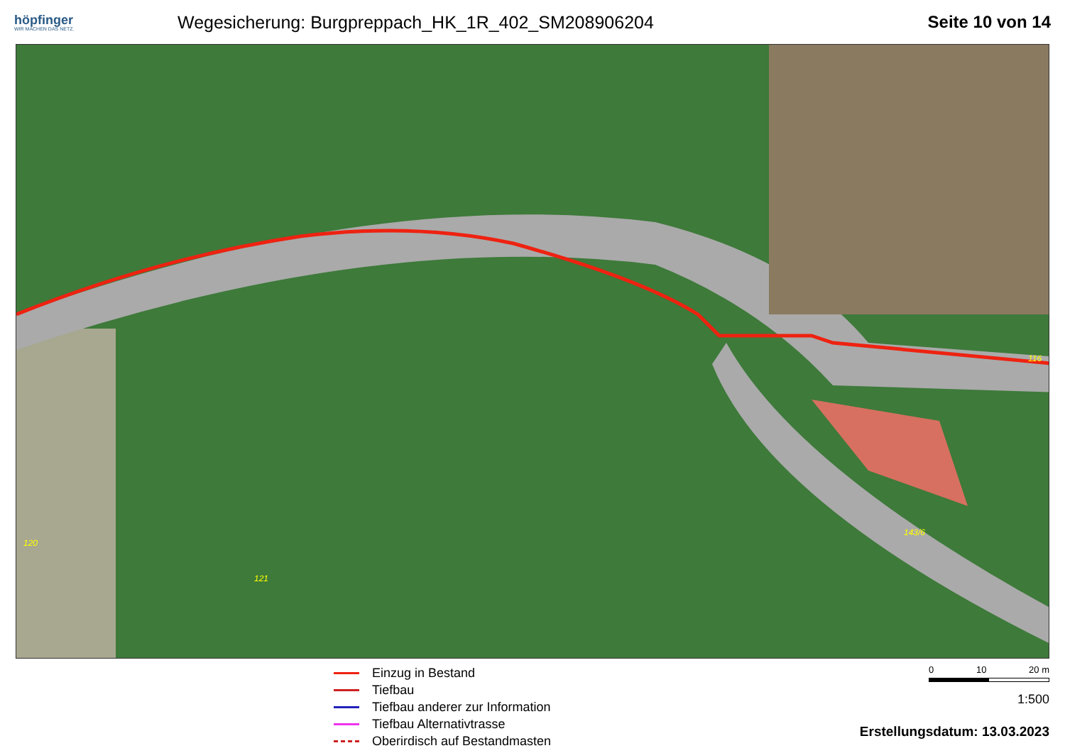höpfinger
WIR MACHEN DAS NETZ.
Wegesicherung: Burgpreppach_HK_1R_402_SM208906204
Seite 10 von 14
121
120
116
143/6
Einzug in Bestand
Tiefbau
Tiefbau anderer zur Information
Tiefbau Alternativtrasse
Oberirdisch auf Bestandmasten
0 10 20 m
1:500
Erstellungsdatum: 13.03.2023